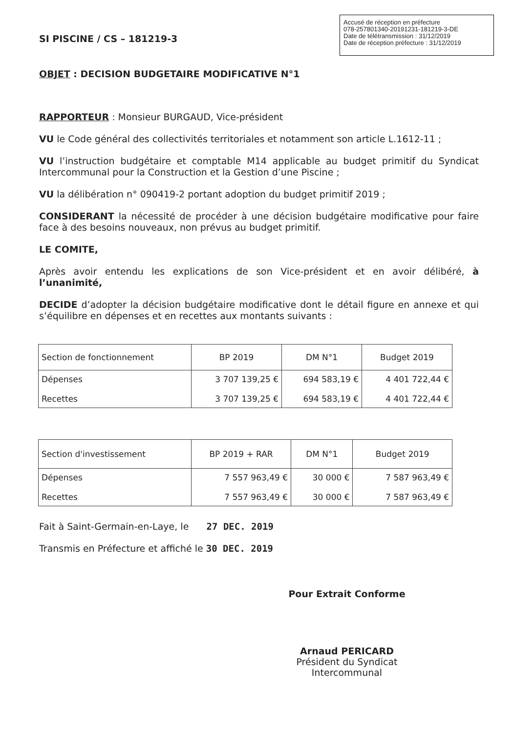Accusé de réception en préfecture
078-257801340-20191231-181219-3-DE
Date de télétransmission : 31/12/2019
Date de réception préfecture : 31/12/2019
SI PISCINE / CS – 181219-3
OBJET : DECISION BUDGETAIRE MODIFICATIVE N°1
RAPPORTEUR : Monsieur BURGAUD, Vice-président
VU le Code général des collectivités territoriales et notamment son article L.1612-11 ;
VU l’instruction budgétaire et comptable M14 applicable au budget primitif du Syndicat Intercommunal pour la Construction et la Gestion d’une Piscine ;
VU la délibération n° 090419-2 portant adoption du budget primitif 2019 ;
CONSIDERANT la nécessité de procéder à une décision budgétaire modificative pour faire face à des besoins nouveaux, non prévus au budget primitif.
LE COMITE,
Après avoir entendu les explications de son Vice-président et en avoir délibéré, à l’unanimité,
DECIDE d’adopter la décision budgétaire modificative dont le détail figure en annexe et qui s’équilibre en dépenses et en recettes aux montants suivants :
| Section de fonctionnement | BP 2019 | DM N°1 | Budget 2019 |
| Dépenses Recettes | 3 707 139,25 € 3 707 139,25 € | 694 583,19 € 694 583,19 € | 4 401 722,44 € 4 401 722,44 € |
| Section d'investissement | BP 2019 + RAR | DM N°1 | Budget 2019 |
| Dépenses Recettes | 7 557 963,49 € 7 557 963,49 € | 30 000 € 30 000 € | 7 587 963,49 € 7 587 963,49 € |
Fait à Saint-Germain-en-Laye, le 27 DEC. 2019
Transmis en Préfecture et affiché le 30 DEC. 2019
Pour Extrait Conforme
Arnaud PERICARD
Président du Syndicat Intercommunal